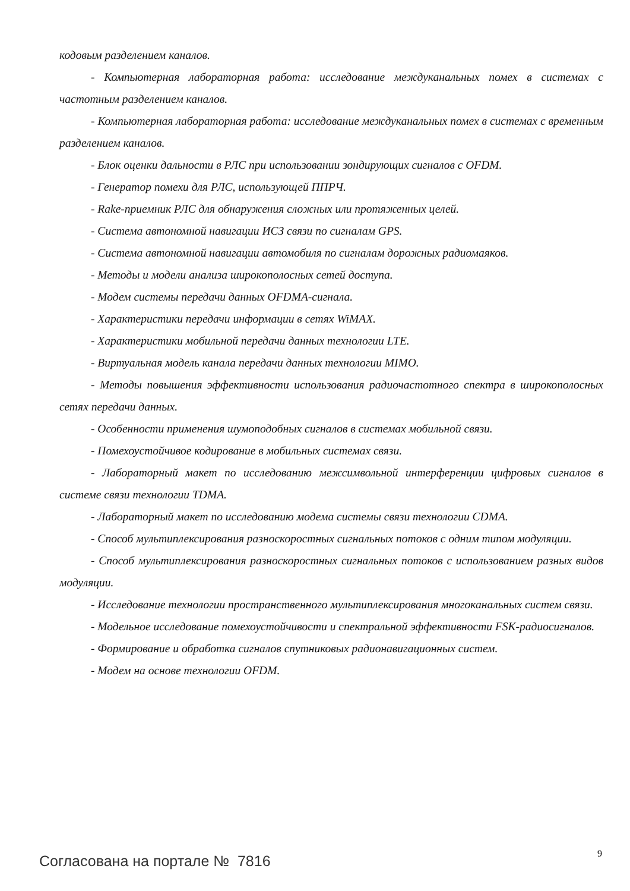кодовым разделением каналов.
- Компьютерная лабораторная работа: исследование междуканальных помех в системах с частотным разделением каналов.
- Компьютерная лабораторная работа: исследование междуканальных помех в системах с временным разделением каналов.
- Блок оценки дальности в РЛС при использовании зондирующих сигналов с OFDM.
- Генератор помехи для РЛС, использующей ППРЧ.
- Rake-приемник РЛС для обнаружения сложных или протяженных целей.
- Система автономной навигации ИСЗ связи по сигналам GPS.
- Система автономной навигации автомобиля по сигналам дорожных радиомаяков.
- Методы и модели анализа широкополосных сетей доступа.
- Модем системы передачи данных OFDMA-сигнала.
- Характеристики передачи информации в сетях WiMAX.
- Характеристики мобильной передачи данных технологии LTE.
- Виртуальная модель канала передачи данных технологии MIMO.
- Методы повышения эффективности использования радиочастотного спектра в широкополосных сетях передачи данных.
- Особенности применения шумоподобных сигналов в системах мобильной связи.
- Помехоустойчивое кодирование в мобильных системах связи.
- Лабораторный макет по исследованию межсимвольной интерференции цифровых сигналов в системе связи технологии TDMA.
- Лабораторный макет по исследованию модема системы связи технологии CDMA.
- Способ мультиплексирования разноскоростных сигнальных потоков с одним типом модуляции.
- Способ мультиплексирования разноскоростных сигнальных потоков с использованием разных видов модуляции.
- Исследование технологии пространственного мультиплексирования многоканальных систем связи.
- Модельное исследование помехоустойчивости и спектральной эффективности FSK-радиосигналов.
- Формирование и обработка сигналов спутниковых радионавигационных систем.
- Модем на основе технологии OFDM.
9
Согласована на портале № 7816